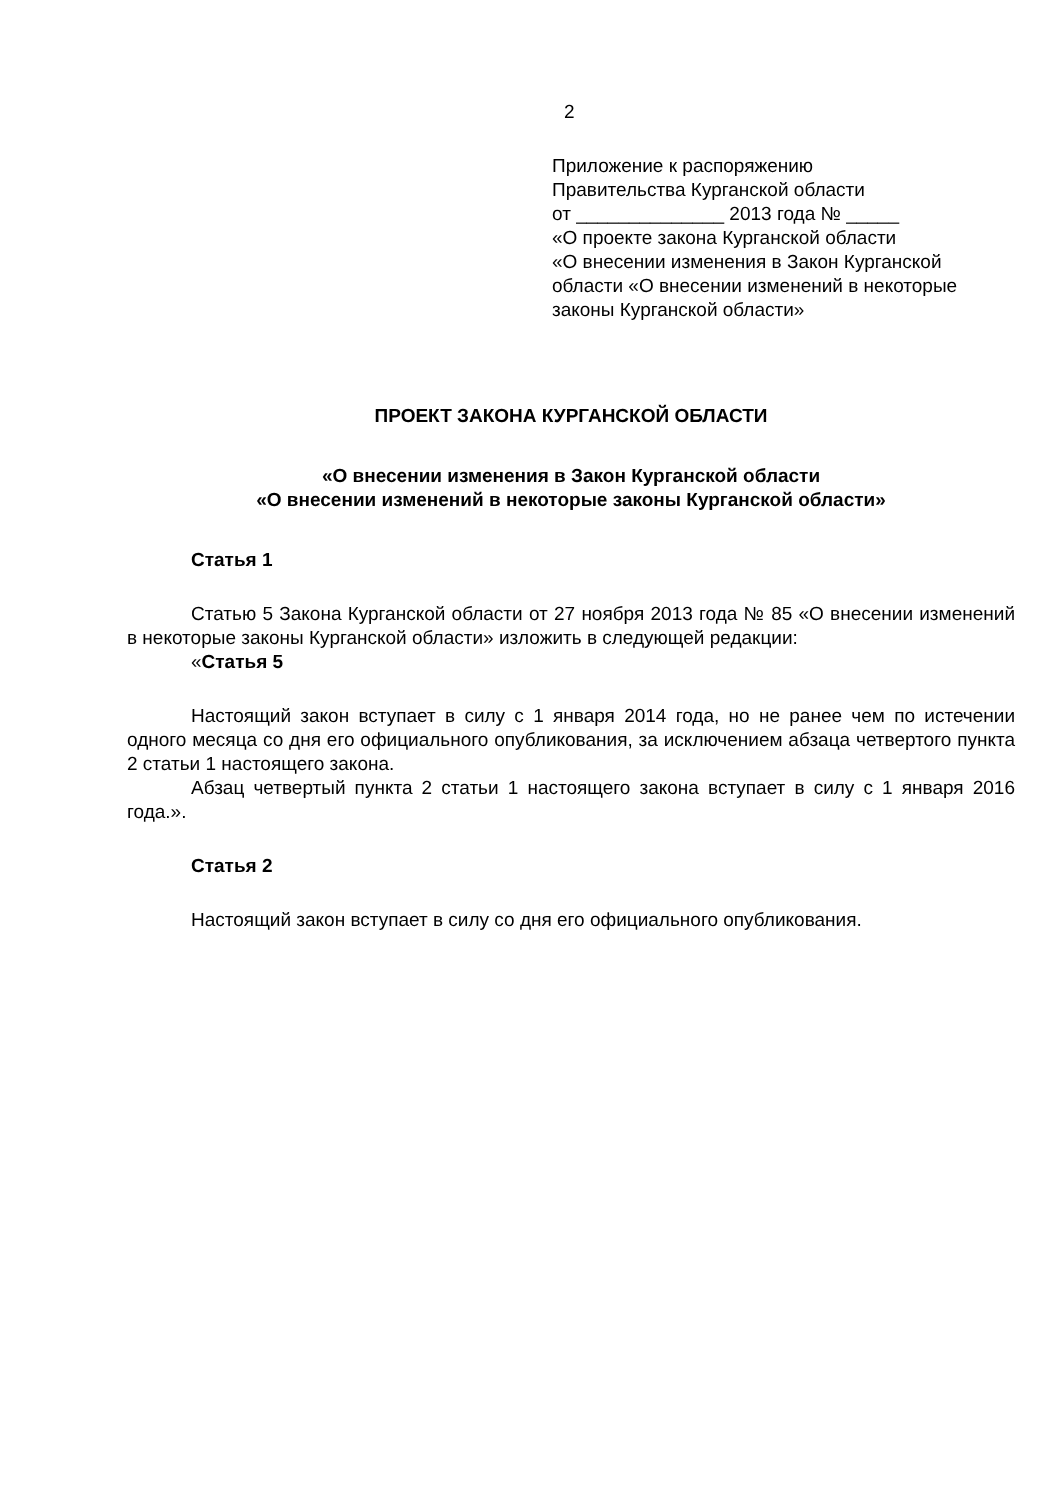2
Приложение к распоряжению
Правительства Курганской области
от ______________ 2013 года № _____
«О проекте закона Курганской области
«О внесении изменения в Закон Курганской области «О внесении изменений в некоторые законы Курганской области»
ПРОЕКТ ЗАКОНА КУРГАНСКОЙ ОБЛАСТИ
«О внесении изменения в Закон Курганской области
«О внесении изменений в некоторые законы Курганской области»
Статья 1
Статью 5 Закона Курганской области от 27 ноября 2013 года № 85 «О внесении изменений в некоторые законы Курганской области» изложить в следующей редакции:
«Статья 5
Настоящий закон вступает в силу с 1 января 2014 года, но не ранее чем по истечении одного месяца со дня его официального опубликования, за исключением абзаца четвертого пункта 2 статьи 1 настоящего закона.
Абзац четвертый пункта 2 статьи 1 настоящего закона вступает в силу с 1 января 2016 года.».
Статья 2
Настоящий закон вступает в силу со дня его официального опубликования.